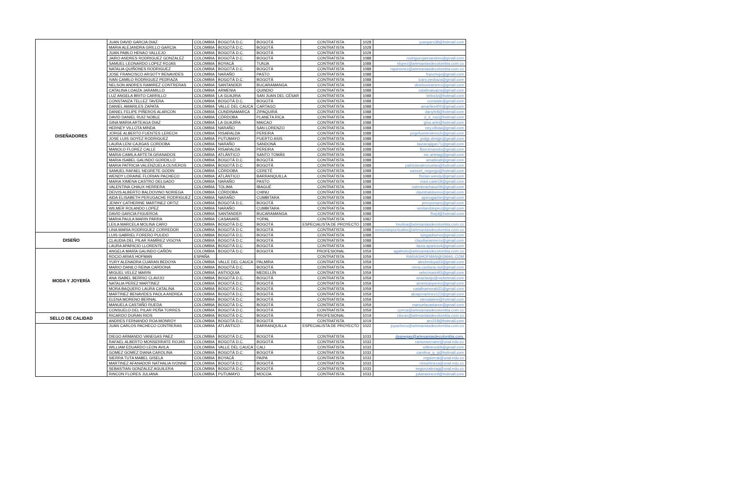| DISEÑADORES | JUAN DAVID GARCIA DIAZ | COLOMBIA | BOGOTÁ D.C. | BOGOTÁ | CONTRATISTA | 1028 | juangars38@hotmail.com |
| | MARIA ALEJANDRA GRILLO GARCIA | COLOMBIA | BOGOTÁ D.C. | BOGOTÁ | CONTRATISTA | 1028 | |
| | JUAN PABLO HENAO VALLEJO | COLOMBIA | BOGOTÁ D.C. | BOGOTÁ | CONTRATISTA | 1028 | |
| | JAIRO ANDRES RODRIGUEZ GONZALEZ | COLOMBIA | BOGOTÁ D.C. | BOGOTÁ | CONTRATISTA | 1088 | rodriguezjairoandres@gmail.com |
| | SAMUEL LEONARDO LOPEZ ROJAS | COLOMBIA | BOYACÁ | TUNJA | CONTRATISTA | 1088 | slopez@artesaniasdecolombia.com.co |
| | NATALIA QUIÑONES RODRIGUEZ | COLOMBIA | BOGOTÁ D.C. | BOGOTÁ | CONTRATISTA | 1088 | nquinonez@artesaniasdecolombia.com.co |
| | JOSE FRANCISCO ARGOTY BENAVIDES | COLOMBIA | NARAÑO | PASTO | CONTRATISTA | 1088 | franchojo@gmail.com |
| | IVAN CAMILO RODRIGUEZ PEDRAZA | COLOMBIA | BOGOTÁ D.C. | BOGOTÁ | CONTRATISTA | 1088 | icaro.pedraza@gmail.com |
| | NELSON ANDRES RAMIREZ CONTRERAS | COLOMBIA | SANTANDER | BUCARAMANGA | CONTRATISTA | 1088 | dinelsonramirez@gmail.com |
| | CATALINA LOAIZA JARAMILLO | COLOMBIA | ARMENIA | QUINDIO | CONTRATISTA | 1088 | catalinaloaiza@gmail.com |
| | LUZ ANGELA BRITO CARRILLO | COLOMBIA | LA GUAJIRA | SAN JUAN DEL CÉSAR | CONTRATISTA | 1088 | britoclz@hotmail.com |
| | CONSTANZA TELLEZ TAVERA | COLOMBIA | BOGOTÁ D.C. | BOGOTÁ | CONTRATISTA | 1088 | constate@gmail.com |
| | DANIEL AMARILES ZAPATA | COLOMBIA | VALLE DEL CAUCA | CARTAGO | CONTRATISTA | 1088 | amariles400@gmail.com |
| | DANIEL FELIPE PIÑEROS ALARCON | COLOMBIA | CUNDINAMARCA | ZIPAQUIRÁ | CONTRATISTA | 1088 | danyfe8@hotmail.com |
| | DAVID DANIEL RUIZ NOBLE | COLOMBIA | CÓRDOBA | PLANETA RICA | CONTRATISTA | 1088 | d_d_ruiz@hotmail.com |
| | GINA MARIA ARTEAGA DIAZ | COLOMBIA | LA GUAJIRA | MAICAO | CONTRATISTA | 1088 | gina.arte@hotmail.com |
| | HERNEY VILLOTA MINDA | COLOMBIA | NARAÑO | SAN LORENZO | CONTRATISTA | 1088 | ney.villota@gmail.com |
| | JORGE ALBERTO FUENTES LERECH | COLOMBIA | RISARALDA | PEREIRA | CONTRATISTA | 1088 | jorgefuenteslerech@gmail.com |
| | JOSE LUIS GOYEZ RODRIGUEZ | COLOMBIA | PUTUMAYO | PUERTO ASIS | CONTRATISTA | 1088 | joslgr.design@gmail.com |
| | LAURA LENI CAJIGAS CORDOBA | COLOMBIA | NARAÑO | SANDONÁ | CONTRATISTA | 1088 | lauracajigas71@gmail.com |
| | MANOLO FLOREZ CALLE | COLOMBIA | RISARALDA | PEREIRA | CONTRATISTA | 1088 | florezmanolo@gmail.com |
| | MARIA CAMILA ARTETA GRANADOS | COLOMBIA | ATLÁNTICO | SANTO TOMÁS | CONTRATISTA | 1088 | mc.artetag@gmail.com |
| | MARIA ISABEL GALINDO GORDILLO | COLOMBIA | BOGOTÁ D.C. | BOGOTÁ | CONTRATISTA | 1088 | amaltea9@gmail.com |
| | MARIA PATRICIA VALENZUELA OLIVEROS | COLOMBIA | BOGOTÁ D.C. | BOGOTÁ | CONTRATISTA | 1088 | patriciavalenzuelao@hotmail.com |
| | SAMUEL RAFAEL NEGRETE GODIN | COLOMBIA | CÓRDOBA | CERETÉ | CONTRATISTA | 1088 | samuel_negrego@hotmail.com |
| | WENDY LORAINE FLORIAN PACHECO | COLOMBIA | ATLÁNTICO | BARRANQUILLA | CONTRATISTA | 1088 | florian.wendy@gmail.com |
| | MARIA XIMENA CASTRO DELGADO | COLOMBIA | NARAÑO | PASTO | CONTRATISTA | 1088 | maxi.cade18@gmail.com |
| | VALENTINA CHAUX HERRERA | COLOMBIA | TOLIMA | IBAGUÉ | CONTRATISTA | 1088 | valentinachaux09@gmail.com |
| | DEIVIS ALBERTO BALDOVINO NORIEGA | COLOMBIA | CÓRDOBA | CHINU | CONTRATISTA | 1088 | davisbaldovino@gmail.com |
| | AIDA ELISABETH PERUGACHE RODRIGUEZ | COLOMBIA | NARAÑO | CUMBITARA | CONTRATISTA | 1088 | aperugache@gmail.com |
| | JENNY CATHERINE MARTINEZ ORTIZ | COLOMBIA | BOGOTÁ D.C. | BOGOTÁ | CONTRATISTA | 1088 | jennycmaro@gmail.com |
| | WILMER ROLANDO LOPEZ | COLOMBIA | NARAÑO | CUMBITARA | CONTRATISTA | 1088 | wrolandolopez@gmail.com |
| | DAVID GARCIA FIGUEROA | COLOMBIA | SANTANDER | BUCARAMANGA | CONTRATISTA | 1088 | fhejd@hotmail.com |
| | MARIA PAULA MARIN PARRA | COLOMBIA | CASANARE | YOPAL | CONTRATISTA | 1082 | |
| | LEILA MARCELA MOLINA CARO | COLOMBIA | BOGOTÁ D.C. | BOGOTÁ | ESPECIALISTA DE PROYECTO | 1088 | lmolina@artesaniasdecolombia.com.co |
| | LINA MARIA RODRIGUEZ CORREDOR | COLOMBIA | BOGOTÁ D.C. | BOGOTÁ | CONTRATISTA | 1088 | asesoriaspuntuales@artesaniasdecolombia.com.co |
| DISEÑO | LUIS GABRIEL FORERO PULIDO | COLOMBIA | BOGOTÁ D.C. | BOGOTÁ | CONTRATISTA | 1088 | luisgadiseno@gmail.com |
| | CLAUDIA DEL PILAR RAMÍREZ VIGOYA | COLOMBIA | BOGOTÁ D.C. | BOGOTÁ | CONTRATISTA | 1088 | claudiaramirezv@gmail.com |
| | LAURA APARICIO LLORENTE | COLOMBIA | BOGOTÁ D.C. | BOGOTÁ | CONTRATISTA | 1088 | laura.aparicio4@gmail.com |
| MODA Y JOYERÍA | ANGELA MARÍA GALINDO CAÑÓN | COLOMBIA | BOGOTÁ D.C. | BOGOTÁ | PROFESIONAL | 1059 | agalindo@artesaniasdecolombia.com.co |
| | ROCIO ARIAS HOFMAN | ESPAÑA | | | CONTRATISTA | 1059 | RARIASHOFMAN@GMAIL.COM |
| | YURY ALENADRA CUARAN BEDOYA | COLOMBIA | VALLE DEL CAUCA | PALMIRA | CONTRATISTA | 1059 | alecbedoya33@gmail.com |
| | MARIO DANILO REINA CARDONA | COLOMBIA | BOGOTÁ D.C. | BOGOTÁ | CONTRATISTA | 1059 | reina.cardona.md@gmail.com |
| | MIGUEL VELEZ MARIN | COLOMBIA | ANTIOQUIA | MEDELLÍN | CONTRATISTA | 1059 | velezmarin93@gmail.com |
| | ANA ISABEL BERRIO CLAVIJO | COLOMBIA | BOGOTÁ D.C. | BOGOTÁ | CONTRATISTA | 1059 | anaclavijo@rocketmail.com |
| | NATALIA PEREZ MARTINEZ | COLOMBIA | BOGOTÁ D.C. | BOGOTÁ | CONTRATISTA | 1059 | americanperez@gmail.com |
| | MORA BAQUERO LAURA CATALINA | COLOMBIA | BOGOTÁ D.C. | BOGOTÁ | CONTRATISTA | 1059 | catalinamorab31@gmail.com |
| | MARTINEZ BENAVIDES PAOLA ANDREA | COLOMBIA | BOGOTÁ D.C. | BOGOTÁ | CONTRATISTA | 1059 | aloapmartinez123@gmail.com |
| | ELENA MORENO BERNAL | COLOMBIA | BOGOTÁ D.C. | BOGOTÁ | CONTRATISTA | 1059 | elenalaime@hotmail.com |
| | MANUELA CASTAÑO RUEDA | COLOMBIA | BOGOTÁ D.C. | BOGOTÁ | CONTRATISTA | 1059 | manuelacastanor@gmail.com |
| | CONSUELO DEL PILAR PEÑA TORRES | COLOMBIA | BOGOTÁ D.C. | BOGOTÁ | CONTRATISTA | 1059 | cpena@artesaniasdecolombia.com.co |
| SELLO DE CALIDAD | RICARDO DURAN RIOS | COLOMBIA | BOGOTÁ D.C. | BOGOTÁ | PROFESIONAL | 1019 | rduran@artesaniasdecolombia.com.co |
| | ANDRES FERNANDO ROA MONROY | COLOMBIA | BOGOTÁ D.C. | BOGOTÁ | CONTRATISTA | 1019 | aro318@hotmail.com |
| | JUAN CARLOS PACHECO CONTRERAS | COLOMBIA | ATLÁNTICO | BARRANQUILLA | ESPECIALISTA DE PROYECTO | 1022 | jcpacheco@artesaniasdecolombia.com.co |
| | DIEGO ARMANDO VANEGAS PAEZ | COLOMBIA | BOGOTÁ D.C. | BOGOTÁ | CONTRATISTA | 1033 | dvanegas@artesaniasdecolombia.com. |
| | RAFAEL ALBERTO MONSERRATE ROJAS | COLOMBIA | BOGOTÁ D.C. | BOGOTÁ | CONTRATISTA | 1033 | ramonserrater@unal.edu.co |
| | WILLIAM EDUARDO LEON AVILA | COLOMBIA | VALLE DEL CAUCA | CALI | CONTRATISTA | 1033 | willeleon69@gmail.com |
| | GOMEZ GOMEZ DIANA CAROLINA | COLOMBIA | BOGOTÁ D.C. | BOGOTÁ | CONTRATISTA | 1033 | carolina_g_g@hotmail.com |
| | SIERRA TUTA MABEL GISELA | COLOMBIA | BOYACÁ | PAIPA | CONTRATISTA | 1033 | mgsierrat@unal.edu.co |
| | MARTINEZ AFANADOR NATHALIA IVONNE | COLOMBIA | BOGOTÁ D.C. | BOGOTÁ | CONTRATISTA | 1033 | nimartineza@unal.edu.co |
| | SEBASTIAN GONZALEZ AGUILERA | COLOMBIA | BOGOTÁ D.C. | BOGOTÁ | CONTRATISTA | 1033 | segonzalezag@unal.edu.co |
| | RINCON FLORES JULIANA | COLOMBIA | PUTUMAYO | MOCOA | CONTRATISTA | 1033 | julianarinconf@hotmail.com |